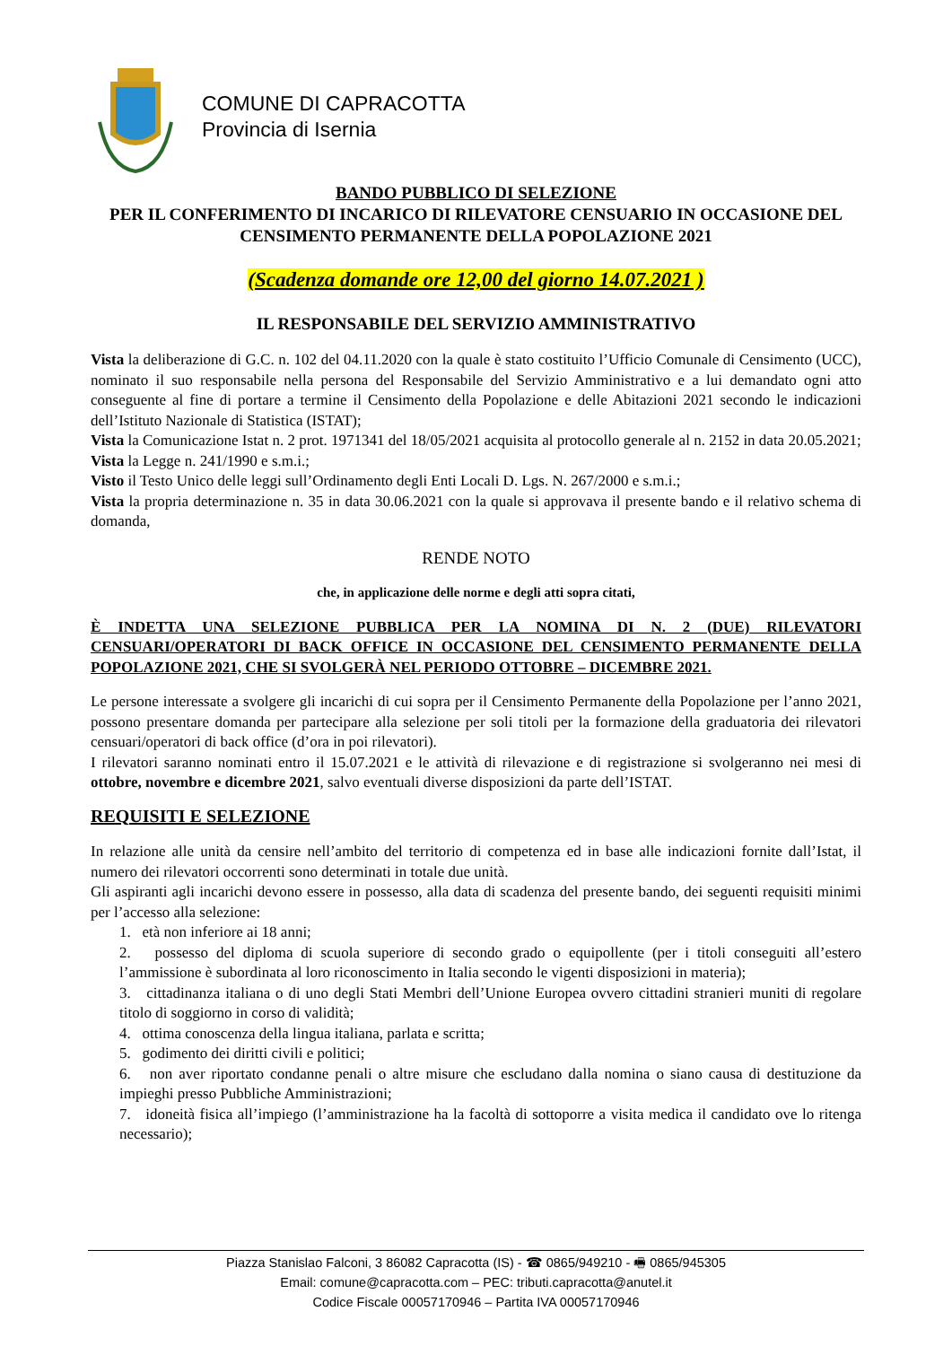COMUNE DI CAPRACOTTA
Provincia di Isernia
BANDO PUBBLICO DI SELEZIONE
PER IL CONFERIMENTO DI INCARICO DI RILEVATORE CENSUARIO IN OCCASIONE DEL CENSIMENTO PERMANENTE DELLA POPOLAZIONE 2021
(Scadenza domande ore 12,00 del giorno 14.07.2021 )
IL RESPONSABILE DEL SERVIZIO AMMINISTRATIVO
Vista la deliberazione di G.C. n. 102 del 04.11.2020 con la quale è stato costituito l’Ufficio Comunale di Censimento (UCC), nominato il suo responsabile nella persona del Responsabile del Servizio Amministrativo e a lui demandato ogni atto conseguente al fine di portare a termine il Censimento della Popolazione e delle Abitazioni 2021 secondo le indicazioni dell’Istituto Nazionale di Statistica (ISTAT);
Vista la Comunicazione Istat n. 2 prot. 1971341 del 18/05/2021 acquisita al protocollo generale al n. 2152 in data 20.05.2021;
Vista la Legge n. 241/1990 e s.m.i.;
Visto il Testo Unico delle leggi sull’Ordinamento degli Enti Locali D. Lgs. N. 267/2000 e s.m.i.;
Vista la propria determinazione n. 35 in data 30.06.2021 con la quale si approvava il presente bando e il relativo schema di domanda,
RENDE NOTO
che, in applicazione delle norme e degli atti sopra citati,
È INDETTA UNA SELEZIONE PUBBLICA PER LA NOMINA DI N. 2 (DUE) RILEVATORI CENSUARI/OPERATORI DI BACK OFFICE IN OCCASIONE DEL CENSIMENTO PERMANENTE DELLA POPOLAZIONE 2021, CHE SI SVOLGERÀ NEL PERIODO OTTOBRE – DICEMBRE 2021.
Le persone interessate a svolgere gli incarichi di cui sopra per il Censimento Permanente della Popolazione per l’anno 2021, possono presentare domanda per partecipare alla selezione per soli titoli per la formazione della graduatoria dei rilevatori censuari/operatori di back office (d’ora in poi rilevatori).
I rilevatori saranno nominati entro il 15.07.2021 e le attività di rilevazione e di registrazione si svolgeranno nei mesi di ottobre, novembre e dicembre 2021, salvo eventuali diverse disposizioni da parte dell’ISTAT.
REQUISITI E SELEZIONE
In relazione alle unità da censire nell’ambito del territorio di competenza ed in base alle indicazioni fornite dall’Istat, il numero dei rilevatori occorrenti sono determinati in totale due unità.
Gli aspiranti agli incarichi devono essere in possesso, alla data di scadenza del presente bando, dei seguenti requisiti minimi per l’accesso alla selezione:
1. età non inferiore ai 18 anni;
2. possesso del diploma di scuola superiore di secondo grado o equipollente (per i titoli conseguiti all’estero l’ammissione è subordinata al loro riconoscimento in Italia secondo le vigenti disposizioni in materia);
3. cittadinanza italiana o di uno degli Stati Membri dell’Unione Europea ovvero cittadini stranieri muniti di regolare titolo di soggiorno in corso di validità;
4. ottima conoscenza della lingua italiana, parlata e scritta;
5. godimento dei diritti civili e politici;
6. non aver riportato condanne penali o altre misure che escludano dalla nomina o siano causa di destituzione da impieghi presso Pubbliche Amministrazioni;
7. idoneità fisica all’impiego (l’amministrazione ha la facoltà di sottoporre a visita medica il candidato ove lo ritenga necessario);
Piazza Stanislao Falconi, 3 86082 Capracotta (IS) - ☎ 0865/949210 - 🖷 0865/945305
Email: comune@capracotta.com – PEC: tributi.capracotta@anutel.it
Codice Fiscale 00057170946 – Partita IVA 00057170946